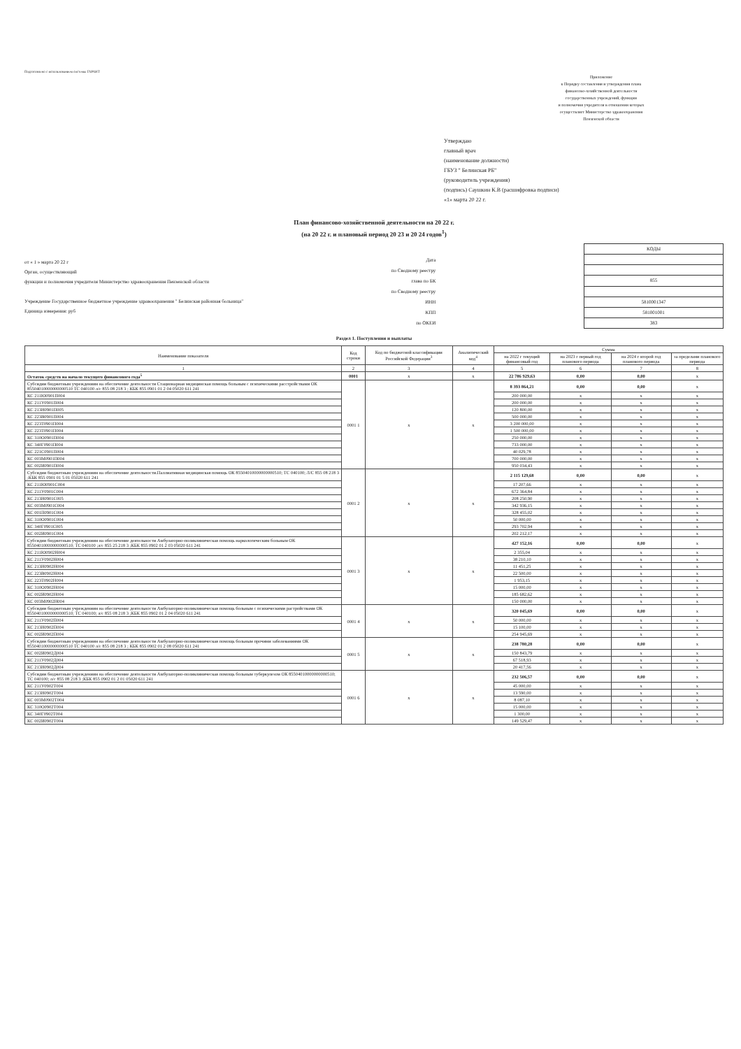Подготовлено с использованием системы ГАРАНТ
Приложение
к Порядку составления и утверждения плана
финансово-хозяйственной деятельности
государственных учреждений, функции
и полномочия учредителя в отношении которых
осуществляет Министерство здравоохранения
Пензенской области
Утверждаю
главный врач
(наименование должности)
ГБУЗ " Белинская РБ"
(руководитель учреждения)
(подпись) Саушкин К.В (расшифровка подписи)
«1» марта 20 22 г.
План финансово-хозяйственной деятельности на 20 22 г.
(на 20 22 г. и плановый период 20 23 и 20 24 годов<sup>1</sup>)
от « 1 » марта 20 22 г
Орган, осуществляющий
функции и полномочия учредителя Министерство здравоохранения Пензенской области
Учреждение Государственное бюджетное учреждение здравоохранения " Белинская районная больница"
Единица измерения: руб
| Дата |
| по Сводному реестру |
| глава по БК |
| по Сводному реестру |
| ИНН |
| КПП |
| по ОКЕИ |
| КОДЫ |
| 855 |
| 5810001347 |
| 581001001 |
| 383 |
Раздел 1. Поступления и выплаты
| Наименование показателя | Код строки | Код по бюджетной классификации Российской Федерации<sup>3</sup> | Аналитический код<sup>4</sup> | Сумма | | | |
| --- | --- | --- | --- | --- | --- | --- | --- |
| | | | | на 2022 г текущий финансовый год | на 2023 г первый год планового периода | на 2024 г второй год планового периода | за пределами планового периода |
| 1 | 2 | 3 | 4 | 5 | 6 | 7 | 8 |
| Остаток средств на начало текущего финансового года<sup>5</sup> | 0001 | x | x | 22 786 929,63 | 0,00 | 0,00 | x |
| Субсидии бюджетным учреждениям на обеспечение деятельности Стационарная медицинская помощь больным с психическими расстройствами ОК 85504010000000000510 ТС 040100 л/с 855 08 218 3 ; КБК 855 0901 01 2 04 05020 611 241 | 0001 1 | x | x | 8 393 864,21 | 0,00 | 0,00 | x |
| КС 211Ю0901П004 | | | | 200 000,00 | x | x | x |
| КС 211У0901П004 | | | | 200 000,00 | x | x | x |
| КС 213Н0901П005 | | | | 120 800,00 | x | x | x |
| КС 223В0901П004 | | | | 500 000,00 | x | x | x |
| КС 223Т0901П004 | | | | 3 200 000,00 | x | x | x |
| КС 223Т0901П004 | | | | 1 500 000,00 | x | x | x |
| КС 310О0901П004 | | | | 250 000,00 | x | x | x |
| КС 340Г0901П004 | | | | 733 000,00 | x | x | x |
| КС 221С0901П004 | | | | 40 029,78 | x | x | x |
| КС 003М0901П004 | | | | 700 000,00 | x | x | x |
| КС 002И0901П004 | | | | 950 034,43 | x | x | x |
| Субсидии бюджетным учреждениям на обеспечение деятельности.Паллиативная медицинская помощь ОК 85504010000000000510; ТС 040100; Л/С 855 08 218 3 ;КБК 855 0901 01 5 01 05020 611 241 | 0001 2 | x | x | 2 115 129,68 | 0,00 | 0,00 | x |
| КС 211Ю0901С004 | | | | 17 207,66 | x | x | x |
| КС 211У0901С004 | | | | 672 364,84 | x | x | x |
| КС 213Н0901С005 | | | | 208 250,90 | x | x | x |
| КС 003М0901С004 | | | | 342 936,15 | x | x | x |
| КС 001П0901С004 | | | | 328 455,02 | x | x | x |
| КС 310О0901С004 | | | | 50 000,00 | x | x | x |
| КС 340Г0901С005 | | | | 293 702,94 | x | x | x |
| КС 002И0901С004 | | | | 202 212,17 | x | x | x |
| Субсидии бюджетным учреждениям на обеспечение деятельности Амбулаторно-поликлиническая помощь наркологическим больным ОК 85504010000000000510; ТС 040100 ;л/с 855 25 218 3 ;КБК 855 0902 01 2 03 05020 611 241 | 0001 3 | x | x | 427 152,16 | 0,00 | 0,00 | x |
| КС 211Ю0902Н004 | | | | 2 355,04 | x | x | x |
| КС 211У0902Н004 | | | | 38 210,10 | x | x | x |
| КС 213Н0902Н004 | | | | 11 451,25 | x | x | x |
| КС 223В0902Н004 | | | | 22 500,00 | x | x | x |
| КС 223Т0902Н004 | | | | 1 953,15 | x | x | x |
| КС 310О0902Н004 | | | | 15 000,00 | x | x | x |
| КС 002И0902Н004 | | | | 185 682,62 | x | x | x |
| КС 003М0902Н004 | | | | 150 000,00 | x | x | x |
| Субсидии бюджетным учреждениям на обеспечение деятельности Амбулаторно-поликлиническая помощь больным с психическими растройствами ОК 85504010000000000510; ТС 040100; л/с 855 08 218 3 ;КБК 855 0902 01 2 04 05020 611 241 | 0001 4 | x | x | 320 045,69 | 0,00 | 0,00 | x |
| КС 211У0902П004 | | | | 50 000,00 | x | x | x |
| КС 213Н0902П004 | | | | 15 100,00 | x | x | x |
| КС 002И0902П004 | | | | 254 945,69 | x | x | x |
| Субсидии бюджетным учреждениям на обеспечение деятельности Амбулаторно-поликлиническая помощь больным прочими заболеваниями ОК 85504010000000000510 ТС 040100 л/с 855 08 218 3 ; КБК 855 0902 01 2 08 05020 611 241 | 0001 5 | x | x | 238 780,28 | 0,00 | 0,00 | x |
| КС 002И0902Д004 | | | | 150 843,79 | x | x | x |
| КС 211У0902Д004 | | | | 67 518,93 | x | x | x |
| КС 213Н0902Д004 | | | | 20 417,56 | x | x | x |
| Субсидии бюджетным учреждениям на обеспечение деятельности Амбулаторно-поликлиническая помощь больным туберкулезом ОК 85504010000000000510; ТС 040100; л/с 855 08 218 3 ;КБК 855 0902 01 2 01 05020 611 241 | 0001 6 | x | x | 232 506,57 | 0,00 | 0,00 | x |
| КС 211У0902Т004 | | | | 45 000,00 | x | x | x |
| КС 213Н0902Т004 | | | | 13 590,00 | x | x | x |
| КС 003М0902Т004 | | | | 8 087,10 | x | x | x |
| КС 310О0902Т004 | | | | 15 000,00 | x | x | x |
| КС 340Г0902Т004 | | | | 1 300,00 | x | x | x |
| КС 002И0902Т004 | | | | 149 529,47 | x | x | x |